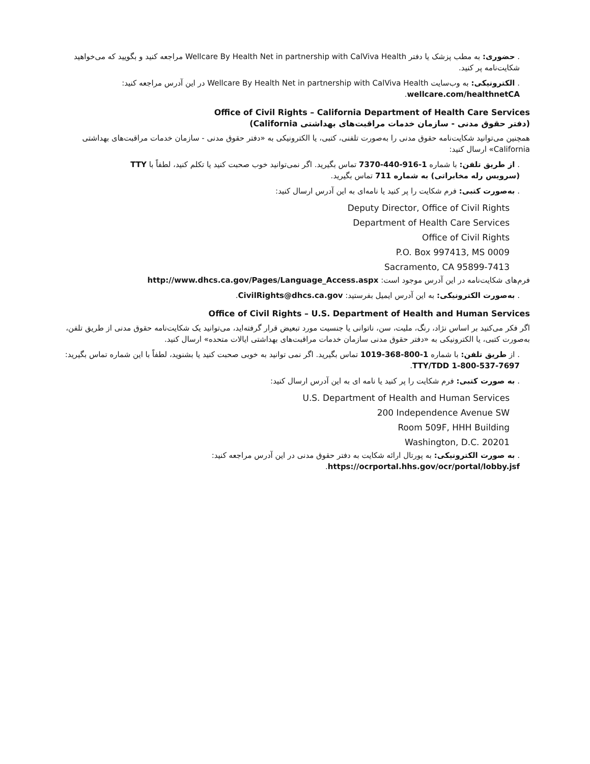. حضوری: به مطب پزشک یا دفتر Wellcare By Health Net in partnership with CalViva Health مراجعه کنید و بگویید که می‌خواهید شکایت‌نامه پر کنید.
. الکترونیکی: به وب‌سایت Wellcare By Health Net in partnership with CalViva Health در این آدرس مراجعه کنید: wellcare.com/healthnetCA.
Office of Civil Rights – California Department of Health Care Services
(دفتر حقوق مدنی - سازمان خدمات مراقبت‌های بهداشتی California)
همچنین می‌توانید شکایت‌نامه حقوق مدنی را به‌صورت تلفنی، کتبی، یا الکترونیکی به «دفتر حقوق مدنی - سازمان خدمات مراقبت‌های بهداشتی California» ارسال کنید:
. از طریق تلفن: با شماره 1-916-440-7370 تماس بگیرید. اگر نمی‌توانید خوب صحبت کنید یا تکلم کنید، لطفاً با TTY (سرویس رله مخابراتی) به شماره 711 تماس بگیرید.
. به‌صورت کتبی: فرم شکایت را پر کنید یا نامه‌ای به این آدرس ارسال کنید:
Deputy Director, Office of Civil Rights
Department of Health Care Services
Office of Civil Rights
P.O. Box 997413, MS 0009
Sacramento, CA 95899-7413
فرم‌های شکایت‌نامه در این آدرس موجود است: http://www.dhcs.ca.gov/Pages/Language_Access.aspx
. به‌صورت الکترونیکی: به این آدرس ایمیل بفرستید: CivilRights@dhcs.ca.gov.
Office of Civil Rights – U.S. Department of Health and Human Services
اگر فکر می‌کنید بر اساس نژاد، رنگ، ملیت، سن، ناتوانی یا جنسیت مورد تبعیض قرار گرفته‌اید، می‌توانید یک شکایت‌نامه حقوق مدنی از طریق تلفن، به‌صورت کتبی، یا الکترونیکی به «دفتر حقوق مدنی سازمان خدمات مراقبت‌های بهداشتی ایالات متحده» ارسال کنید.
. از طریق تلفن: با شماره 1-800-368-1019 تماس بگیرید. اگر نمی توانید به خوبی صحبت کنید یا بشنوید، لطفاً با این شماره تماس بگیرید:
TTY/TDD 1-800-537-7697.
. به صورت کتبی: فرم شکایت را پر کنید یا نامه ای به این آدرس ارسال کنید:
U.S. Department of Health and Human Services
200 Independence Avenue SW
Room 509F, HHH Building
Washington, D.C. 20201
. به صورت الکترونیکی: به پورتال ارائه شکایت به دفتر حقوق مدنی در این آدرس مراجعه کنید:
https://ocrportal.hhs.gov/ocr/portal/lobby.jsf.